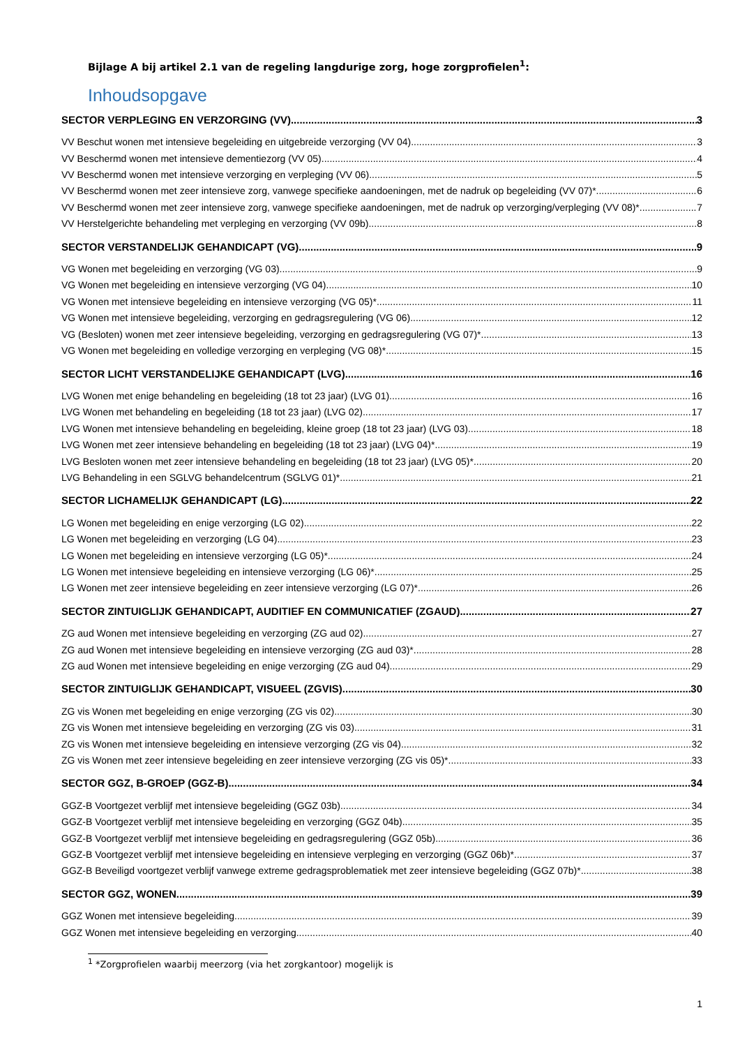Bijlage A bij artikel 2.1 van de regeling langdurige zorg, hoge zorgprofielen<sup>1</sup>:
Inhoudsopgave
SECTOR VERPLEGING EN VERZORGING (VV) 3
VV Beschut wonen met intensieve begeleiding en uitgebreide verzorging (VV 04) 3
VV Beschermd wonen met intensieve dementiezorg (VV 05) 4
VV Beschermd wonen met intensieve verzorging en verpleging (VV 06) 5
VV Beschermd wonen met zeer intensieve zorg, vanwege specifieke aandoeningen, met de nadruk op begeleiding (VV 07)* 6
VV Beschermd wonen met zeer intensieve zorg, vanwege specifieke aandoeningen, met de nadruk op verzorging/verpleging (VV 08)* 7
VV Herstelgerichte behandeling met verpleging en verzorging (VV 09b) 8
SECTOR VERSTANDELIJK GEHANDICAPT (VG) 9
VG Wonen met begeleiding en verzorging (VG 03) 9
VG Wonen met begeleiding en intensieve verzorging (VG 04) 10
VG Wonen met intensieve begeleiding en intensieve verzorging (VG 05)* 11
VG Wonen met intensieve begeleiding, verzorging en gedragsregulering (VG 06) 12
VG (Besloten) wonen met zeer intensieve begeleiding, verzorging en gedragsregulering (VG 07)* 13
VG Wonen met begeleiding en volledige verzorging en verpleging (VG 08)* 15
SECTOR LICHT VERSTANDELIJKE GEHANDICAPT (LVG) 16
LVG Wonen met enige behandeling en begeleiding (18 tot 23 jaar) (LVG 01) 16
LVG Wonen met behandeling en begeleiding (18 tot 23 jaar) (LVG 02) 17
LVG Wonen met intensieve behandeling en begeleiding, kleine groep (18 tot 23 jaar) (LVG 03) 18
LVG Wonen met zeer intensieve behandeling en begeleiding (18 tot 23 jaar) (LVG 04)* 19
LVG Besloten wonen met zeer intensieve behandeling en begeleiding (18 tot 23 jaar) (LVG 05)* 20
LVG Behandeling in een SGLVG behandelcentrum (SGLVG 01)* 21
SECTOR LICHAMELIJK GEHANDICAPT (LG) 22
LG Wonen met begeleiding en enige verzorging (LG 02) 22
LG Wonen met begeleiding en verzorging (LG 04) 23
LG Wonen met begeleiding en intensieve verzorging (LG 05)* 24
LG Wonen met intensieve begeleiding en intensieve verzorging (LG 06)* 25
LG Wonen met zeer intensieve begeleiding en zeer intensieve verzorging (LG 07)* 26
SECTOR ZINTUIGLIJK GEHANDICAPT, AUDITIEF EN COMMUNICATIEF (ZGAUD) 27
ZG aud Wonen met intensieve begeleiding en verzorging (ZG aud 02) 27
ZG aud Wonen met intensieve begeleiding en intensieve verzorging (ZG aud 03)* 28
ZG aud Wonen met intensieve begeleiding en enige verzorging (ZG aud 04) 29
SECTOR ZINTUIGLIJK GEHANDICAPT, VISUEEL (ZGVIS) 30
ZG vis Wonen met begeleiding en enige verzorging (ZG vis 02) 30
ZG vis Wonen met intensieve begeleiding en verzorging (ZG vis 03) 31
ZG vis Wonen met intensieve begeleiding en intensieve verzorging (ZG vis 04) 32
ZG vis Wonen met zeer intensieve begeleiding en zeer intensieve verzorging (ZG vis 05)* 33
SECTOR GGZ, B-GROEP (GGZ-B) 34
GGZ-B Voortgezet verblijf met intensieve begeleiding (GGZ 03b) 34
GGZ-B Voortgezet verblijf met intensieve begeleiding en verzorging (GGZ 04b) 35
GGZ-B Voortgezet verblijf met intensieve begeleiding en gedragsregulering (GGZ 05b) 36
GGZ-B Voortgezet verblijf met intensieve begeleiding en intensieve verpleging en verzorging (GGZ 06b)* 37
GGZ-B Beveiligd voortgezet verblijf vanwege extreme gedragsproblematiek met zeer intensieve begeleiding (GGZ 07b)* 38
SECTOR GGZ, WONEN 39
GGZ Wonen met intensieve begeleiding 39
GGZ Wonen met intensieve begeleiding en verzorging 40
<sup>1</sup> *Zorgprofielen waarbij meerzorg (via het zorgkantoor) mogelijk is
1